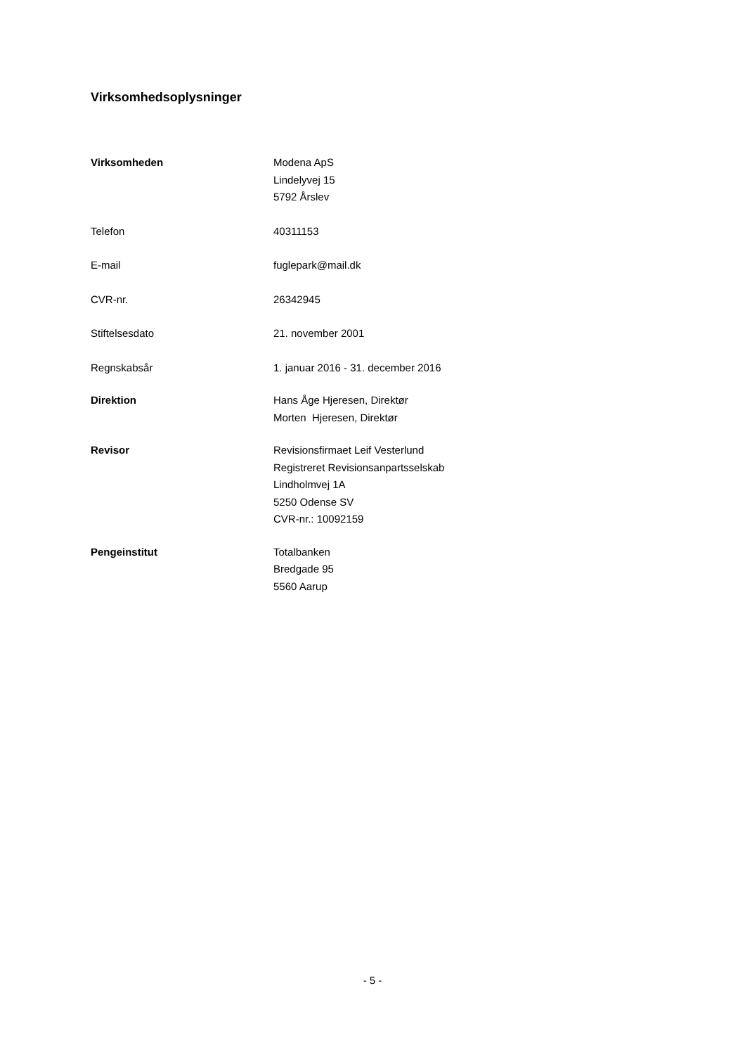Virksomhedsoplysninger
Virksomheden Modena ApS
Lindelyvej 15
5792 Årslev
Telefon 40311153
E-mail fuglepark@mail.dk
CVR-nr. 26342945
Stiftelsesdato 21. november 2001
Regnskabsår 1. januar 2016 - 31. december 2016
Direktion Hans Åge Hjeresen, Direktør
Morten Hjeresen, Direktør
Revisor Revisionsfirmaet Leif Vesterlund
Registreret Revisionsanpartsselskab
Lindholmvej 1A
5250 Odense SV
CVR-nr.: 10092159
Pengeinstitut Totalbanken
Bredgade 95
5560 Aarup
- 5 -